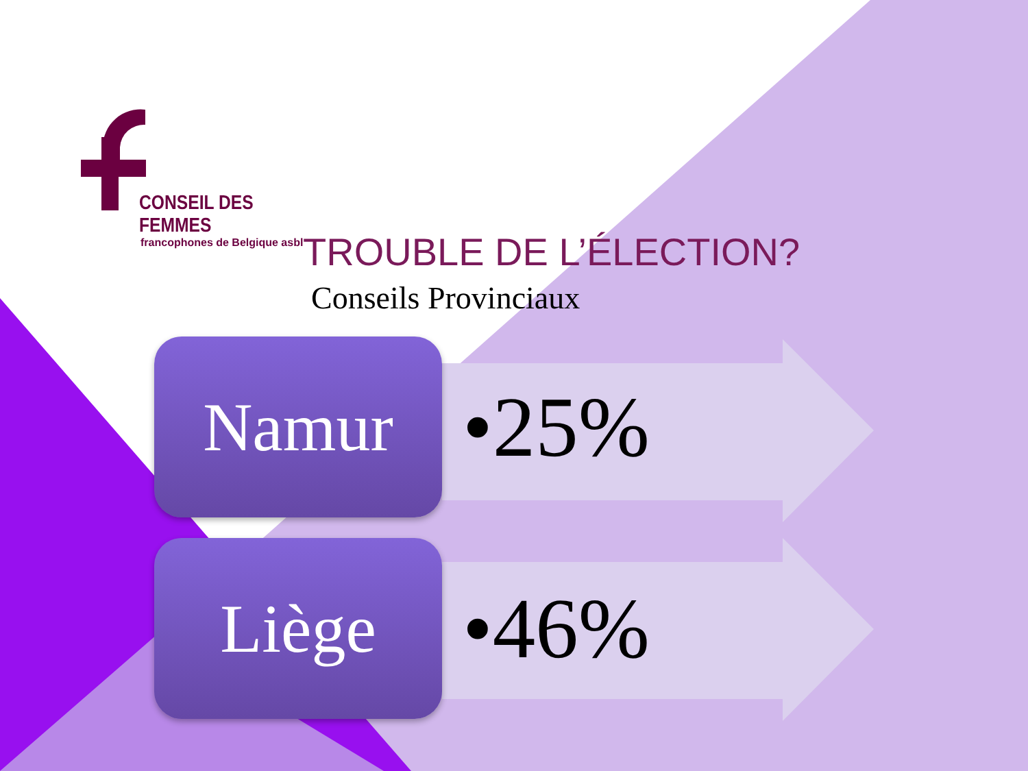CONSEIL DES FEMMES
francophones de Belgique asbl
TROUBLE DE L’ÉLECTION?
Conseils Provinciaux
Namur
•25%
Liège
•46%